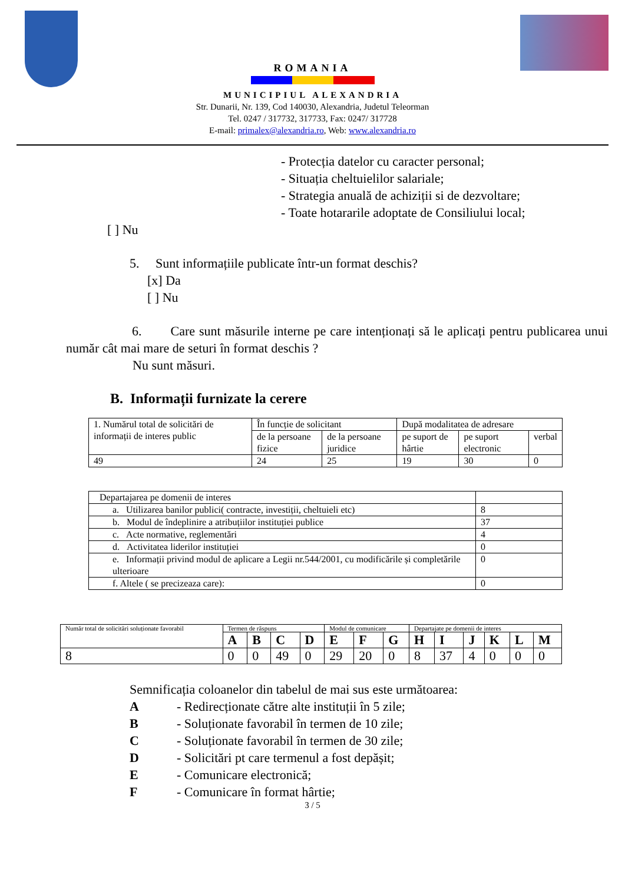ROMANIA
MUNICIPIUL ALEXANDRIA
Str. Dunarii, Nr. 139, Cod 140030, Alexandria, Judetul Teleorman
Tel. 0247 / 317732, 317733, Fax: 0247/ 317728
E-mail: primalex@alexandria.ro, Web: www.alexandria.ro
- Protecția datelor cu caracter personal;
- Situația cheltuielilor salariale;
- Strategia anuală de achiziții si de dezvoltare;
- Toate hotararile adoptate de Consiliului local;
[ ] Nu
5. Sunt informațiile publicate într-un format deschis?
[x] Da
[ ] Nu
6. Care sunt măsurile interne pe care intenționați să le aplicați pentru publicarea unui număr cât mai mare de seturi în format deschis ?
Nu sunt măsuri.
B. Informații furnizate la cerere
| 1. Numărul total de solicitări de informații de interes public | În funcție de solicitant | | După modalitatea de adresare | | |
| | de la persoane fizice | de la persoane juridice | pe suport de hârtie | pe suport electronic | verbal |
| 49 | 24 | 25 | 19 | 30 | 0 |
| Departajarea pe domenii de interes | |
| a. Utilizarea banilor publici( contracte, investiții, cheltuieli etc) | 8 |
| b. Modul de îndeplinire a atribuțiilor instituției publice | 37 |
| c. Acte normative, reglementări | 4 |
| d. Activitatea liderilor instituției | 0 |
| e. Informații privind modul de aplicare a Legii nr.544/2001, cu modificările și completările ulterioare | 0 |
| f. Altele ( se precizeaza care): | 0 |
| Număr total de solicitări soluționate favorabil | Termen de răspuns | | | | Modul de comunicare | | | Departajate pe domenii de interes | | | | | |
| | A | B | C | D | E | F | G | H | I | J | K | L | M |
| 8 | 0 | 0 | 49 | 0 | 29 | 20 | 0 | 8 | 37 | 4 | 0 | 0 | 0 |
Semnificația coloanelor din tabelul de mai sus este următoarea:
A - Redirecționate către alte instituții în 5 zile;
B - Soluționate favorabil în termen de 10 zile;
C - Soluționate favorabil în termen de 30 zile;
D - Solicitări pt care termenul a fost depășit;
E - Comunicare electronică;
F - Comunicare în format hârtie;
3 / 5